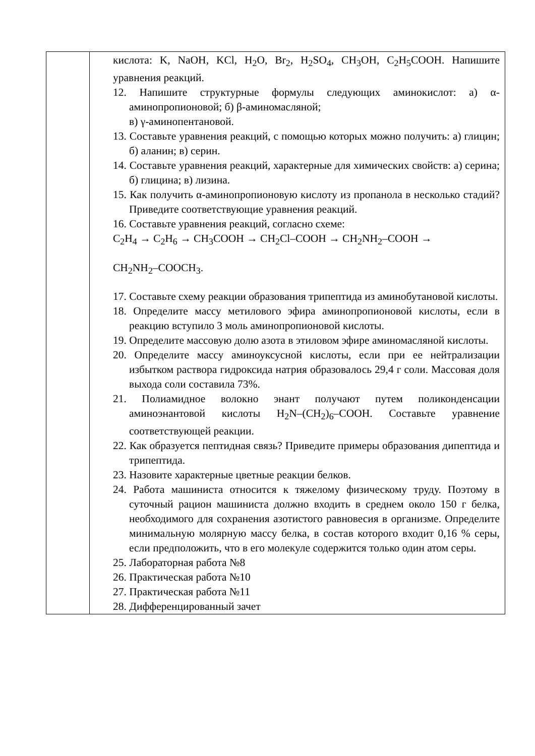| | кислота: K, NaOH, KCl, H<sub>2</sub>O, Br<sub>2</sub>, H<sub>2</sub>SO<sub>4</sub>, CH<sub>3</sub>OH, C<sub>2</sub>H<sub>5</sub>COOH. Напишите уравнения реакций. 12. Напишите структурные формулы следующих аминокислот: а) α-аминопропионовой; б) β-аминомасляной; в) γ-аминопентановой. 13. Составьте уравнения реакций, с помощью которых можно получить: а) глицин; б) аланин; в) серин. 14. Составьте уравнения реакций, характерные для химических свойств: а) серина; б) глицина; в) лизина. 15. Как получить α-аминопропионовую кислоту из пропанола в несколько стадий? Приведите соответствующие уравнения реакций. 16. Составьте уравнения реакций, согласно схеме: C<sub>2</sub>H<sub>4</sub> → C<sub>2</sub>H<sub>6</sub> → CH<sub>3</sub>COOH → CH<sub>2</sub>Cl–COOH → CH<sub>2</sub>NH<sub>2</sub>–COOH → CH<sub>2</sub>NH<sub>2</sub>–COOCH<sub>3</sub>. 17. Составьте схему реакции образования трипептида из аминобутановой кислоты. 18. Определите массу метилового эфира аминопропионовой кислоты, если в реакцию вступило 3 моль аминопропионовой кислоты. 19. Определите массовую долю азота в этиловом эфире аминомасляной кислоты. 20. Определите массу аминоуксусной кислоты, если при ее нейтрализации избытком раствора гидроксида натрия образовалось 29,4 г соли. Массовая доля выхода соли составила 73%. 21. Полиамидное волокно энант получают путем поликонденсации аминоэнантовой кислоты H<sub>2</sub>N–(CH<sub>2</sub>)<sub>6</sub>–COOH. Составьте уравнение соответствующей реакции. 22. Как образуется пептидная связь? Приведите примеры образования дипептида и трипептида. 23. Назовите характерные цветные реакции белков. 24. Работа машиниста относится к тяжелому физическому труду. Поэтому в суточный рацион машиниста должно входить в среднем около 150 г белка, необходимого для сохранения азотистого равновесия в организме. Определите минимальную молярную массу белка, в состав которого входит 0,16 % серы, если предположить, что в его молекуле содержится только один атом серы. 25. Лабораторная работа №8 26. Практическая работа №10 27. Практическая работа №11 28. Дифференцированный зачет |